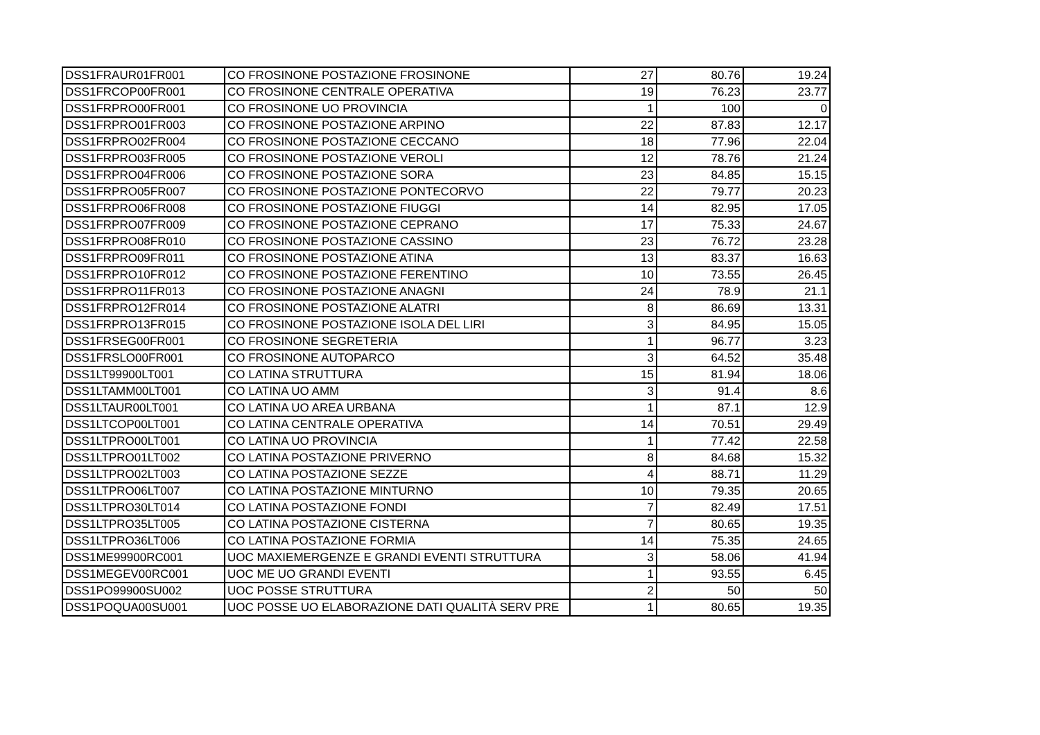| DSS1FRAUR01FR001 | CO FROSINONE POSTAZIONE FROSINONE | 27 | 80.76 | 19.24 |
| DSS1FRCOP00FR001 | CO FROSINONE CENTRALE OPERATIVA | 19 | 76.23 | 23.77 |
| DSS1FRPRO00FR001 | CO FROSINONE UO PROVINCIA | 1 | 100 | 0 |
| DSS1FRPRO01FR003 | CO FROSINONE POSTAZIONE ARPINO | 22 | 87.83 | 12.17 |
| DSS1FRPRO02FR004 | CO FROSINONE POSTAZIONE CECCANO | 18 | 77.96 | 22.04 |
| DSS1FRPRO03FR005 | CO FROSINONE POSTAZIONE VEROLI | 12 | 78.76 | 21.24 |
| DSS1FRPRO04FR006 | CO FROSINONE POSTAZIONE SORA | 23 | 84.85 | 15.15 |
| DSS1FRPRO05FR007 | CO FROSINONE POSTAZIONE PONTECORVO | 22 | 79.77 | 20.23 |
| DSS1FRPRO06FR008 | CO FROSINONE POSTAZIONE FIUGGI | 14 | 82.95 | 17.05 |
| DSS1FRPRO07FR009 | CO FROSINONE POSTAZIONE CEPRANO | 17 | 75.33 | 24.67 |
| DSS1FRPRO08FR010 | CO FROSINONE POSTAZIONE CASSINO | 23 | 76.72 | 23.28 |
| DSS1FRPRO09FR011 | CO FROSINONE POSTAZIONE ATINA | 13 | 83.37 | 16.63 |
| DSS1FRPRO10FR012 | CO FROSINONE POSTAZIONE FERENTINO | 10 | 73.55 | 26.45 |
| DSS1FRPRO11FR013 | CO FROSINONE POSTAZIONE ANAGNI | 24 | 78.9 | 21.1 |
| DSS1FRPRO12FR014 | CO FROSINONE POSTAZIONE ALATRI | 8 | 86.69 | 13.31 |
| DSS1FRPRO13FR015 | CO FROSINONE POSTAZIONE ISOLA DEL LIRI | 3 | 84.95 | 15.05 |
| DSS1FRSEG00FR001 | CO FROSINONE SEGRETERIA | 1 | 96.77 | 3.23 |
| DSS1FRSLO00FR001 | CO FROSINONE AUTOPARCO | 3 | 64.52 | 35.48 |
| DSS1LT99900LT001 | CO LATINA STRUTTURA | 15 | 81.94 | 18.06 |
| DSS1LTAMM00LT001 | CO LATINA UO AMM | 3 | 91.4 | 8.6 |
| DSS1LTAUR00LT001 | CO LATINA UO AREA URBANA | 1 | 87.1 | 12.9 |
| DSS1LTCOP00LT001 | CO LATINA CENTRALE OPERATIVA | 14 | 70.51 | 29.49 |
| DSS1LTPRO00LT001 | CO LATINA UO PROVINCIA | 1 | 77.42 | 22.58 |
| DSS1LTPRO01LT002 | CO LATINA POSTAZIONE PRIVERNO | 8 | 84.68 | 15.32 |
| DSS1LTPRO02LT003 | CO LATINA POSTAZIONE SEZZE | 4 | 88.71 | 11.29 |
| DSS1LTPRO06LT007 | CO LATINA POSTAZIONE MINTURNO | 10 | 79.35 | 20.65 |
| DSS1LTPRO30LT014 | CO LATINA POSTAZIONE FONDI | 7 | 82.49 | 17.51 |
| DSS1LTPRO35LT005 | CO LATINA POSTAZIONE CISTERNA | 7 | 80.65 | 19.35 |
| DSS1LTPRO36LT006 | CO LATINA POSTAZIONE FORMIA | 14 | 75.35 | 24.65 |
| DSS1ME99900RC001 | UOC MAXIEMERGENZE E GRANDI EVENTI STRUTTURA | 3 | 58.06 | 41.94 |
| DSS1MEGEV00RC001 | UOC ME UO GRANDI EVENTI | 1 | 93.55 | 6.45 |
| DSS1PO99900SU002 | UOC POSSE STRUTTURA | 2 | 50 | 50 |
| DSS1POQUA00SU001 | UOC POSSE UO ELABORAZIONE DATI QUALITÀ SERV PRE | 1 | 80.65 | 19.35 |